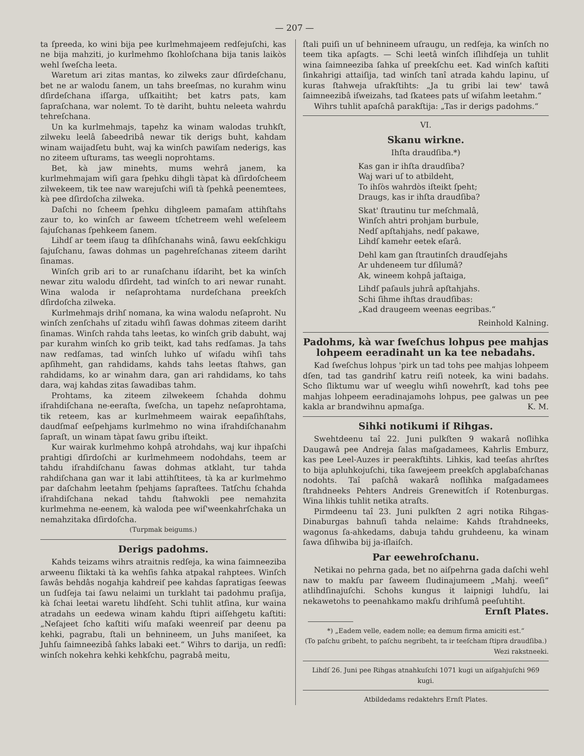— 207 —
ta ſpreeda, ko wini bija pee kurlmehmajeem redſejuſchi, kas ne bija mahziti, jo kurlmehmo ſkohloſchana bija tanis laikòs wehl ſweſcha leeta.
Waretum ari zitas mantas, ko zilweks zaur dſirdeſchanu, bet ne ar walodu ſanem, un tahs breeſmas, no kurahm winu dſirdeſchana iſſarga, uſſkaitiht; bet katrs pats, kam ſapraſchana, war nolemt. To tè dariht, buhtu neleeta wahrdu tehreſchana.
Un ka kurlmehmajs, tapehz ka winam walodas truhkſt, zilweku leelâ ſabeedribâ newar tik derigs buht, kahdam winam waijadſetu buht, waj ka winſch pawiſam nederigs, kas no ziteem uſturams, tas weegli noprohtams.
Bet, kà jaw minehts, mums wehrâ janem, ka kurlmehmajam wiſi gara ſpehku dihgli tàpat kà dſirdoſcheem zilwekeem, tik tee naw warejuſchi wiſi tà ſpehkâ peenemtees, kà pee dſirdoſcha zilweka.
Daſchi no ſcheem ſpehku dihgleem pamaſam attihſtahs zaur to, ko winſch ar ſaweem tſchetreem wehl weſeleem ſajuſchanas ſpehkeem ſanem.
Lihdſ ar teem iſaug ta dſihſchanahs winâ, ſawu eekſchkigu ſajuſchanu, ſawas dohmas un pagehreſchanas ziteem dariht ſinamas.
Winſch grib ari to ar runaſchanu iſdariht, bet ka winſch newar zitu walodu dſirdeht, tad winſch to ari newar runaht. Wina waloda ir neſaprohtama nurdeſchana preekſch dſirdoſcha zilweka.
Kurlmehmajs drihſ nomana, ka wina walodu neſaproht. Nu winſch zenſchahs uſ zitadu wihſi ſawas dohmas ziteem dariht ſinamas. Winſch rahda tahs leetas, ko winſch grib dabuht, waj par kurahm winſch ko grib teikt, kad tahs redſamas. Ja tahs naw redſamas, tad winſch luhko uſ wiſadu wihſi tahs apſihmeht, gan rahdidams, kahdѕ tahs leetas ſtahws, gan rahdidams, ko ar winahm dara, gan ari rahdidams, ko tahs dara, waj kahdas zitas ſawadibas tahm.
Prohtams, ka ziteem zilwekeem ſchahda dohmu iſrahdiſchana ne-eeraſta, ſweſcha, un tapehz neſaprohtama, tik reteem, kas ar kurlmehmeem wairak eepaſihſtahs, daudſmaſ eeſpehjams kurlmehmo no wina iſrahdiſchanahm ſapraſt, un winam tàpat ſawu gribu iſteikt.
Kur wairak kurlmehmo kohpâ atrohdahs, waj kur ihpaſchi prahtigi dſirdoſchi ar kurlmehmeem nodohdahs, teem ar tahdu iſrahdiſchanu ſawas dohmas atklaht, tur tahda rahdiſchana gan war it labi attihſtitees, tà ka ar kurlmehmo par daſchahm leetahm ſpehjams ſapraſtees. Tatſchu ſchahda iſrahdiſchana nekad tahdu ſtahwokli pee nemahzita kurlmehma ne-eenem, kà waloda pee wiſ'weenkahrſchaka un nemahzitaka dſirdoſcha.
(Turpmak beigums.)
Derigs padohms.
Kahds teizams wihrs atraitnis redſeja, ka wina ſaimneezibа arweenu ſliktaki tà ka wehſis ſahka atpakal rahptees. Winſch ſawâs behdâs nogahja kahdreiſ pee kahdas ſapratigas ſeewas un ſudſeja tai ſawu nelaimi un turklaht tai padohmu praſija, kà ſchai leetai waretu lihdſeht. Schi tuhlit atſina, kur waina atradahs un eedewa winam kahdu ſtipri aiſſehgetu kaſtiti: „Neſajeet ſcho kaſtiti wiſu maſaki weenreiſ par deenu pa kehki, pagrabu, ſtali un behnineem, un Juhs maniſeet, ka Juhſu ſaimneezibâ ſahks labaki eet.“ Wihrs to darija, un redſi: winſch nokehra kehki kehkſchu, pagrabâ meitu,
ſtali puiſi un uſ behnineem uſraugu, un redſeja, ka winſch no teem tika apſagts. — Schi leetâ winſch iſlihdſeja un tuhlit wina ſaimneeziba ſahka uſ preekſchu eet. Kad winſch kaſtiti ſinkahrigi attaiſija, tad winſch tanî atrada kahdu lapinu, uſ kuras ſtahweja uſrakſtihts: „Ja tu gribi lai tew' tawâ ſaimneezibâ iſweizahs, tad ſkatees pats uſ wiſahm leetahm.“
Wihrs tuhlit apaſchâ parakſtija: „Tas ir derigs padohms.“
VI.
Skanu wirkne.
Ihſta draudſiba.*)
Kas gan ir ihſta draudſiba?
Waj wari uſ to atbildeht,
To ihſòs wahrdòs iſteikt ſpeht;
Draugs, kas ir ihſta draudſiba?
Skat' ſtrautinu tur meſchmalâ,
Winſch ahtri prohjam burbule,
Nedſ apſtahjahs, nedſ pakawe,
Lihdſ kamehr eetek eſarâ.
Dehl kam gan ſtrautinſch draudſejahs
Ar uhdeneem tur dſilumâ?
Ak, wineem kohpâ jaſtaiga,
Lihdſ paſauls juhrâ apſtahjahs.
Schi ſihme ihſtas draudſibas:
„Kad draugeem weenas eegribas.“
Reinhold Kalning.
Padohms, kà war ſweſchus lohpus pee mahjas lohpeem eeradinaht un ka tee nebadahs.
Kad ſweſchus lohpus 'pirk un tad tohs pee mahjas lohpeem dſen, tad tas gandrihſ katru reiſi noteek, ka wini badahs. Scho ſliktumu war uſ weeglu wihſi nowehrſt, kad tohs pee mahjas lohpeem eeradinajamohs lohpus, pee galwas un pee kakla ar brandwihnu apmaſga. K. M.
Sihki notikumi iſ Rihgas.
Swehtdeenu taî 22. Juni pulkſten 9 wakarâ noſlihka Daugawâ pee Andreja ſalas maſgadamees, Kahrlis Emburz, kas pee Leel-Auzes ir peerakſtihts. Lihkis, kad teeſas ahrſtes to bija apluhkojuſchi, tika ſawejeem preekſch apglabaſchanas nodohts. Taî paſchâ wakarâ noſlihka maſgadamees ſtrahdneeks Pehters Andreis Grenewitſch iſ Rotenburgas. Wina lihkis tuhlit netika atraſts.
Pirmdeenu taî 23. Juni pulkſten 2 agri notika Rihgas-Dinaburgas bahnuſi tahda nelaime: Kahds ſtrahdneeks, wagonus ſa-ahkedams, dabuja tahdu gruhdeenu, ka winam ſawa dſihwiba bij ja-iſlaiſch.
Par eewehroſchanu.
Netikai no pehrna gada, bet no aiſpehrna gada daſchi wehl naw to makſu par ſaweem ſludinajumeem „Mahj. weeſi“ atlihdſinajuſchi. Schohs kungus it laipnigi luhdſu, lai nekawetohs to peenahkamo makſu drihſumâ peeſuhtiht.
Ernſt Plates.
*) „Eadem velle, eadem nolle; ea demum firma amiciti est.“
(To paſchu gribeht, to paſchu negribeht, ta ir teeſcham ſtipra draudſiba.)
Wezi rakstneeki.
Lihdſ 26. Juni pee Rihgas atnahkuſchi 1071 kugi un aiſgahjuſchi 969 kugi.
Atbildedams redaktehrs Ernſt Plates.